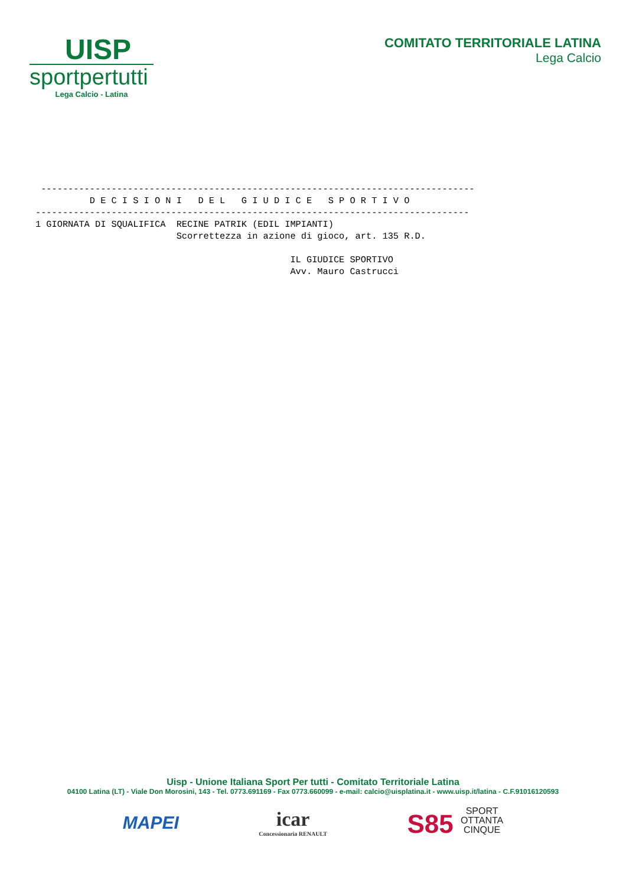UISP
sportpertutti
Lega Calcio - Latina
COMITATO TERRITORIALE LATINA
Lega Calcio
 --------------------------------------------------------------------------------
          D E C I S I O N I   D E L   G I U D I C E   S P O R T I V O
--------------------------------------------------------------------------------
1 GIORNATA DI SQUALIFICA  RECINE PATRIK (EDIL IMPIANTI)
                          Scorrettezza in azione di gioco, art. 135 R.D.

                                               IL GIUDICE SPORTIVO
                                               Avv. Mauro Castrucci
Uisp - Unione Italiana Sport Per tutti - Comitato Territoriale Latina
04100 Latina (LT) - Viale Don Morosini, 143 - Tel. 0773.691169 - Fax 0773.660099 - e-mail: calcio@uisplatina.it - www.uisp.it/latina - C.F.91016120593
MAPEI icar
Concessionaria RENAULT
S85 SPORT
OTTANTA
CINQUE